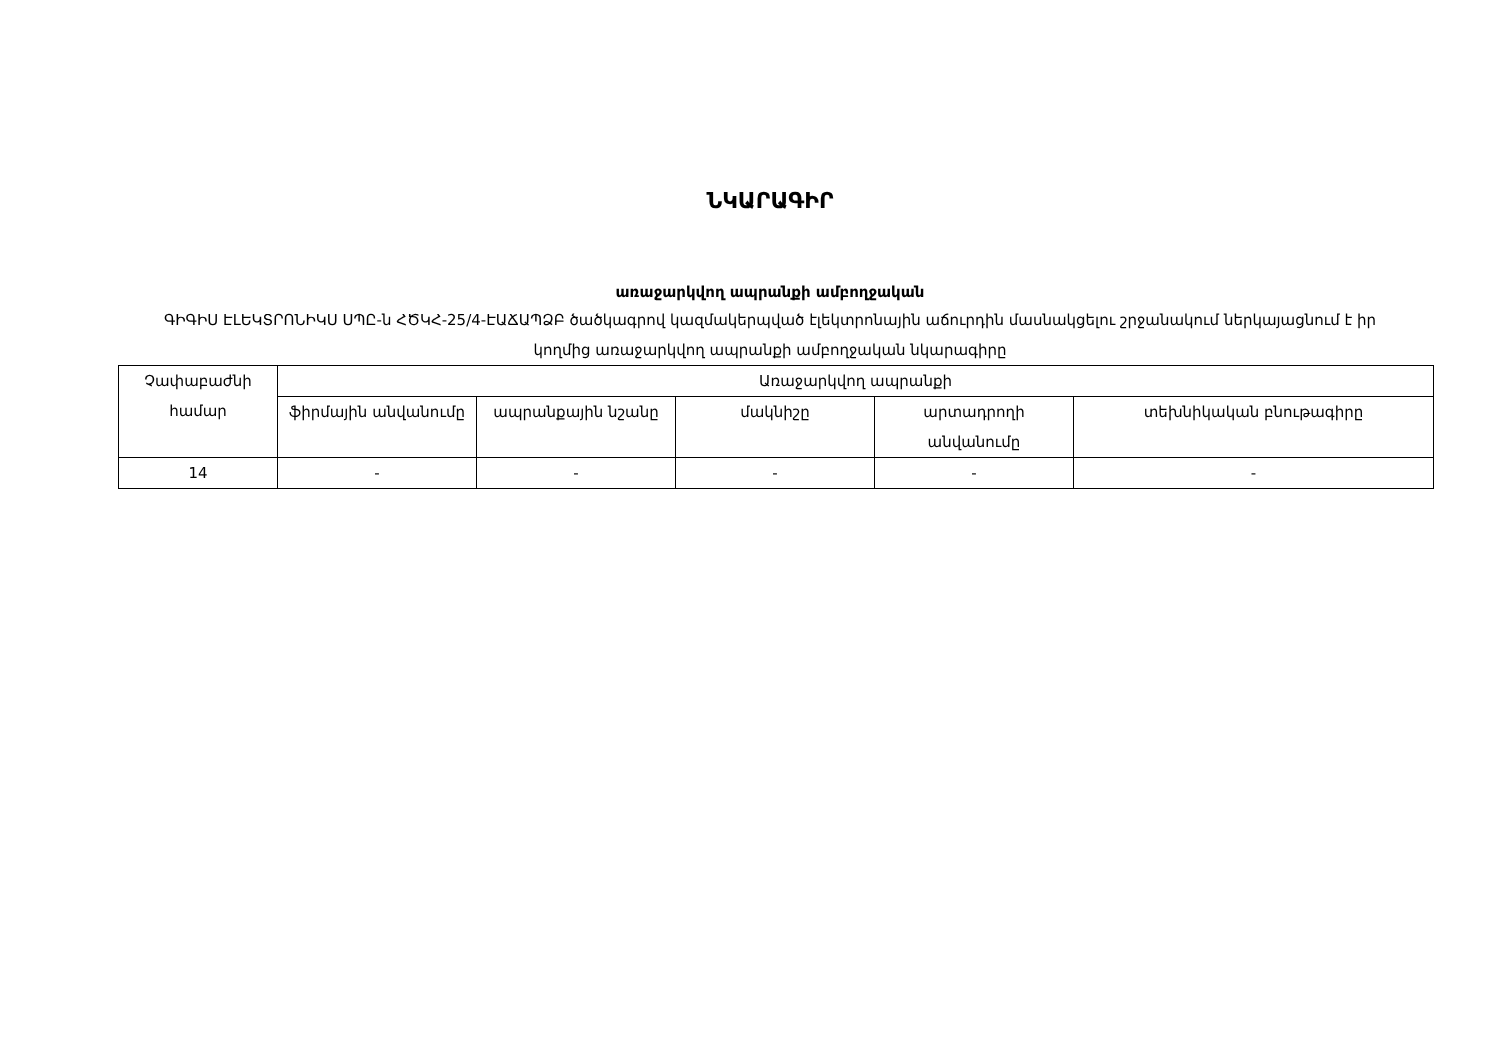ՆԿԱՐԱԳԻՐ
առաջարկվող ապրանքի ամբողջական
ԳԻԳԻՍ ԷԼԵԿՏՐՈՆԻԿՍ ՍՊԸ-ն ՀԾԿՀ-25/4-ԷԱՃԱՊՁԲ ծածկագրով կազմակերպված էլեկտրոնային աճուրդին մասնակցելու շրջանակում ներկայացնում է իր կողմից առաջարկվող ապրանքի ամբողջական նկարագիրը
| Չափաբաժնի համար | Առաջարկվող ապրանքի | | | | |
| --- | --- | --- | --- | --- | --- |
| | ֆիրմային անվանումը | ապրանքային նշանը | մակնիշը | արտադրողի անվանումը | տեխնիկական բնութագիրը |
| 14 | - | - | - | - | - |